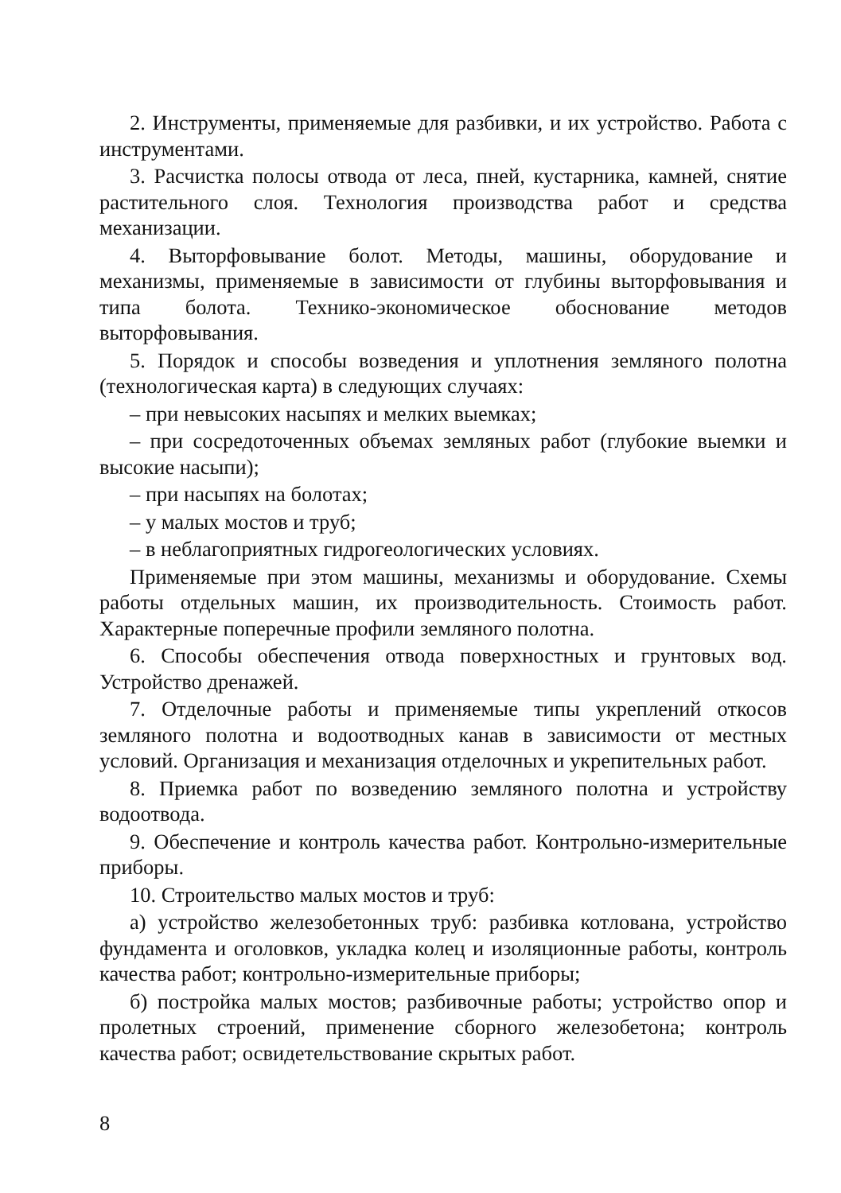2. Инструменты, применяемые для разбивки, и их устройство. Работа с инструментами.
3. Расчистка полосы отвода от леса, пней, кустарника, камней, снятие растительного слоя. Технология производства работ и средства механизации.
4. Выторфовывание болот. Методы, машины, оборудование и механизмы, применяемые в зависимости от глубины выторфовывания и типа болота. Технико-экономическое обоснование методов выторфовывания.
5. Порядок и способы возведения и уплотнения земляного полотна (технологическая карта) в следующих случаях:
– при невысоких насыпях и мелких выемках;
– при сосредоточенных объемах земляных работ (глубокие выемки и высокие насыпи);
– при насыпях на болотах;
– у малых мостов и труб;
– в неблагоприятных гидрогеологических условиях.
Применяемые при этом машины, механизмы и оборудование. Схемы работы отдельных машин, их производительность. Стоимость работ. Характерные поперечные профили земляного полотна.
6. Способы обеспечения отвода поверхностных и грунтовых вод. Устройство дренажей.
7. Отделочные работы и применяемые типы укреплений откосов земляного полотна и водоотводных канав в зависимости от местных условий. Организация и механизация отделочных и укрепительных работ.
8. Приемка работ по возведению земляного полотна и устройству водоотвода.
9. Обеспечение и контроль качества работ. Контрольно-измерительные приборы.
10. Строительство малых мостов и труб:
а) устройство железобетонных труб: разбивка котлована, устройство фундамента и оголовков, укладка колец и изоляционные работы, контроль качества работ; контрольно-измерительные приборы;
б) постройка малых мостов; разбивочные работы; устройство опор и пролетных строений, применение сборного железобетона; контроль качества работ; освидетельствование скрытых работ.
8